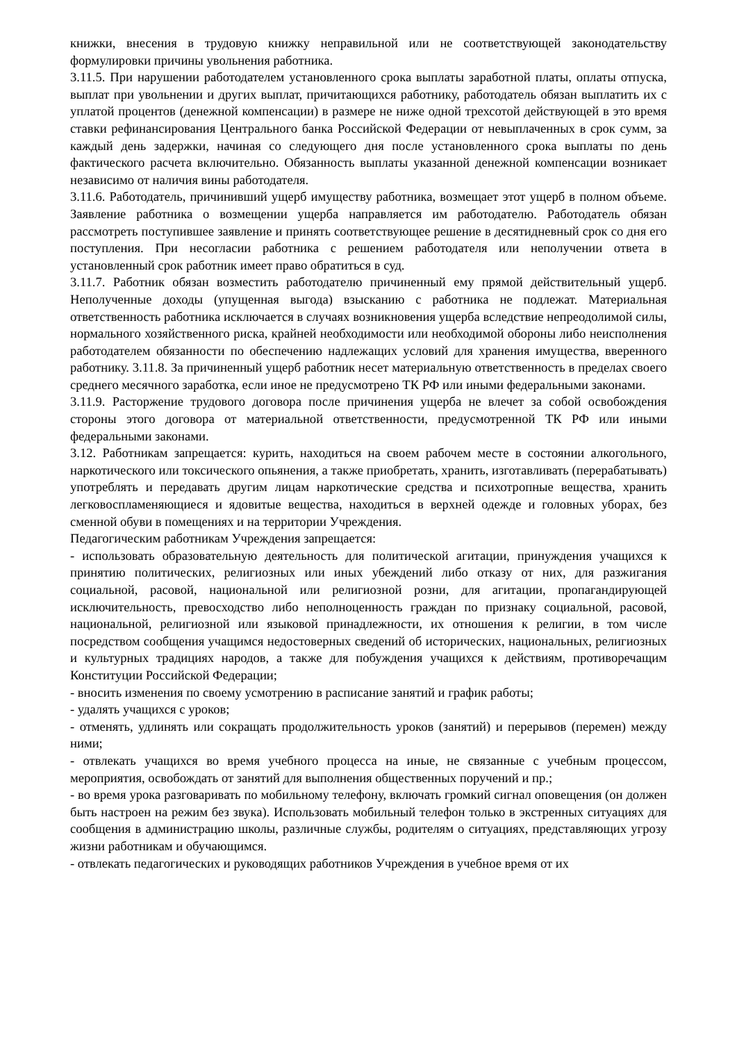книжки, внесения в трудовую книжку неправильной или не соответствующей законодательству формулировки причины увольнения работника.
3.11.5. При нарушении работодателем установленного срока выплаты заработной платы, оплаты отпуска, выплат при увольнении и других выплат, причитающихся работнику, работодатель обязан выплатить их с уплатой процентов (денежной компенсации) в размере не ниже одной трехсотой действующей в это время ставки рефинансирования Центрального банка Российской Федерации от невыплаченных в срок сумм, за каждый день задержки, начиная со следующего дня после установленного срока выплаты по день фактического расчета включительно. Обязанность выплаты указанной денежной компенсации возникает независимо от наличия вины работодателя.
3.11.6. Работодатель, причинивший ущерб имуществу работника, возмещает этот ущерб в полном объеме. Заявление работника о возмещении ущерба направляется им работодателю. Работодатель обязан рассмотреть поступившее заявление и принять соответствующее решение в десятидневный срок со дня его поступления. При несогласии работника с решением работодателя или неполучении ответа в установленный срок работник имеет право обратиться в суд.
3.11.7. Работник обязан возместить работодателю причиненный ему прямой действительный ущерб. Неполученные доходы (упущенная выгода) взысканию с работника не подлежат. Материальная ответственность работника исключается в случаях возникновения ущерба вследствие непреодолимой силы, нормального хозяйственного риска, крайней необходимости или необходимой обороны либо неисполнения работодателем обязанности по обеспечению надлежащих условий для хранения имущества, вверенного работнику. 3.11.8. За причиненный ущерб работник несет материальную ответственность в пределах своего среднего месячного заработка, если иное не предусмотрено ТК РФ или иными федеральными законами.
3.11.9. Расторжение трудового договора после причинения ущерба не влечет за собой освобождения стороны этого договора от материальной ответственности, предусмотренной ТК РФ или иными федеральными законами.
3.12. Работникам запрещается: курить, находиться на своем рабочем месте в состоянии алкогольного, наркотического или токсического опьянения, а также приобретать, хранить, изготавливать (перерабатывать) употреблять и передавать другим лицам наркотические средства и психотропные вещества, хранить легковоспламеняющиеся и ядовитые вещества, находиться в верхней одежде и головных уборах, без сменной обуви в помещениях и на территории Учреждения.
Педагогическим работникам Учреждения запрещается:
- использовать образовательную деятельность для политической агитации, принуждения учащихся к принятию политических, религиозных или иных убеждений либо отказу от них, для разжигания социальной, расовой, национальной или религиозной розни, для агитации, пропагандирующей исключительность, превосходство либо неполноценность граждан по признаку социальной, расовой, национальной, религиозной или языковой принадлежности, их отношения к религии, в том числе посредством сообщения учащимся недостоверных сведений об исторических, национальных, религиозных и культурных традициях народов, а также для побуждения учащихся к действиям, противоречащим Конституции Российской Федерации;
- вносить изменения по своему усмотрению в расписание занятий и график работы;
- удалять учащихся с уроков;
- отменять, удлинять или сокращать продолжительность уроков (занятий) и перерывов (перемен) между ними;
- отвлекать учащихся во время учебного процесса на иные, не связанные с учебным процессом, мероприятия, освобождать от занятий для выполнения общественных поручений и пр.;
- во время урока разговаривать по мобильному телефону, включать громкий сигнал оповещения (он должен быть настроен на режим без звука). Использовать мобильный телефон только в экстренных ситуациях для сообщения в администрацию школы, различные службы, родителям о ситуациях, представляющих угрозу жизни работникам и обучающимся.
- отвлекать педагогических и руководящих работников Учреждения в учебное время от их